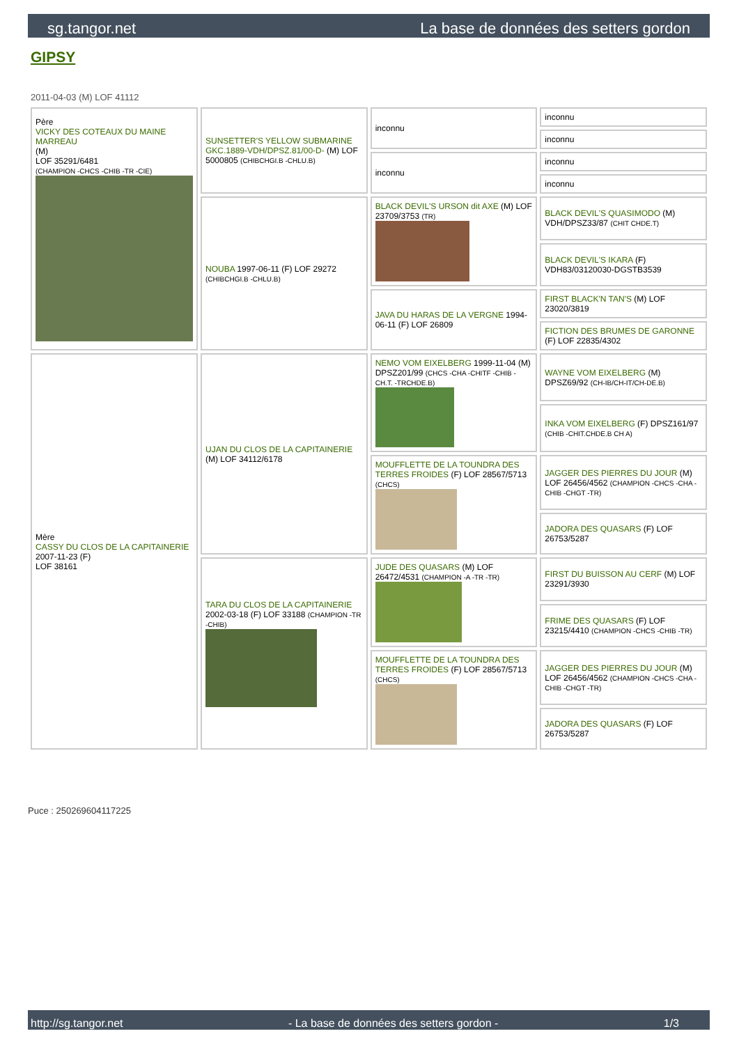sg.tangor.net La base de données des setters gordon
GIPSY
2011-04-03 (M) LOF 41112
| Père VICKY DES COTEAUX DU MAINE MARREAU (M) LOF 35291/6481 (CHAMPION -CHCS -CHIB -TR -CIE) | SUNSETTER'S YELLOW SUBMARINE GKC.1889-VDH/DPSZ.81/00-D- (M) LOF 5000805 (CHIBCHGI.B -CHLU.B) | inconnu | inconnu |
| | | | inconnu |
| | | inconnu | inconnu |
| | | | inconnu |
| | NOUBA 1997-06-11 (F) LOF 29272 (CHIBCHGI.B -CHLU.B) | BLACK DEVIL'S URSON dit AXE (M) LOF 23709/3753 (TR) | BLACK DEVIL'S QUASIMODO (M) VDH/DPSZ33/87 (CHIT CHDE.T) |
| | | | BLACK DEVIL'S IKARA (F) VDH83/03120030-DGSTB3539 |
| | | JAVA DU HARAS DE LA VERGNE 1994-06-11 (F) LOF 26809 | FIRST BLACK'N TAN'S (M) LOF 23020/3819 |
| | | | FICTION DES BRUMES DE GARONNE (F) LOF 22835/4302 |
| Mère CASSY DU CLOS DE LA CAPITAINERIE 2007-11-23 (F) LOF 38161 | UJAN DU CLOS DE LA CAPITAINERIE (M) LOF 34112/6178 | NEMO VOM EIXELBERG 1999-11-04 (M) DPSZ201/99 (CHCS -CHA -CHITF -CHIB -CH.T. -TRCHDE.B) | WAYNE VOM EIXELBERG (M) DPSZ69/92 (CH-IB/CH-IT/CH-DE.B) |
| | | | INKA VOM EIXELBERG (F) DPSZ161/97 (CHIB -CHIT.CHDE.B CH A) |
| | | MOUFFLETTE DE LA TOUNDRA DES TERRES FROIDES (F) LOF 28567/5713 (CHCS) | JAGGER DES PIERRES DU JOUR (M) LOF 26456/4562 (CHAMPION -CHCS -CHA -CHIB -CHGT -TR) |
| | | | JADORA DES QUASARS (F) LOF 26753/5287 |
| | TARA DU CLOS DE LA CAPITAINERIE 2002-03-18 (F) LOF 33188 (CHAMPION -TR -CHIB) | JUDE DES QUASARS (M) LOF 26472/4531 (CHAMPION -A -TR -TR) | FIRST DU BUISSON AU CERF (M) LOF 23291/3930 |
| | | | FRIME DES QUASARS (F) LOF 23215/4410 (CHAMPION -CHCS -CHIB -TR) |
| | | MOUFFLETTE DE LA TOUNDRA DES TERRES FROIDES (F) LOF 28567/5713 (CHCS) | JAGGER DES PIERRES DU JOUR (M) LOF 26456/4562 (CHAMPION -CHCS -CHA -CHIB -CHGT -TR) |
| | | | JADORA DES QUASARS (F) LOF 26753/5287 |
Puce : 250269604117225
http://sg.tangor.net - La base de données des setters gordon - 1/3